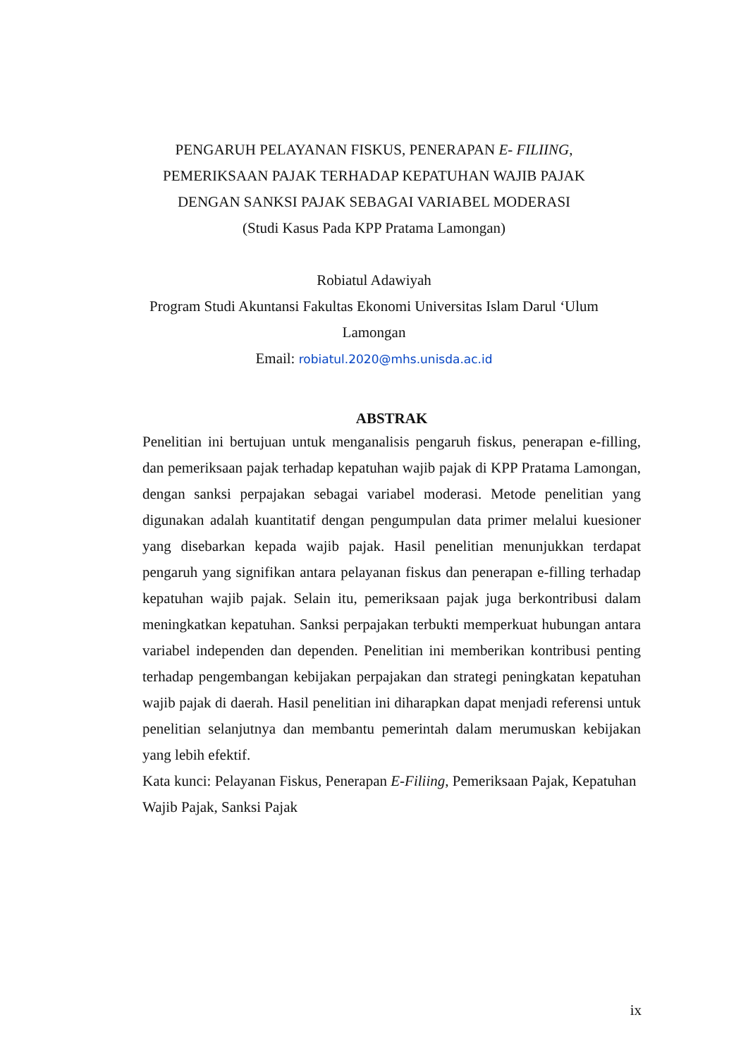PENGARUH PELAYANAN FISKUS, PENERAPAN E- FILIING, PEMERIKSAAN PAJAK TERHADAP KEPATUHAN WAJIB PAJAK DENGAN SANKSI PAJAK SEBAGAI VARIABEL MODERASI
(Studi Kasus Pada KPP Pratama Lamongan)
Robiatul Adawiyah
Program Studi Akuntansi Fakultas Ekonomi Universitas Islam Darul ‘Ulum
Lamongan
Email: robiatul.2020@mhs.unisda.ac.id
ABSTRAK
Penelitian ini bertujuan untuk menganalisis pengaruh fiskus, penerapan e-filling, dan pemeriksaan pajak terhadap kepatuhan wajib pajak di KPP Pratama Lamongan, dengan sanksi perpajakan sebagai variabel moderasi. Metode penelitian yang digunakan adalah kuantitatif dengan pengumpulan data primer melalui kuesioner yang disebarkan kepada wajib pajak. Hasil penelitian menunjukkan terdapat pengaruh yang signifikan antara pelayanan fiskus dan penerapan e-filling terhadap kepatuhan wajib pajak. Selain itu, pemeriksaan pajak juga berkontribusi dalam meningkatkan kepatuhan. Sanksi perpajakan terbukti memperkuat hubungan antara variabel independen dan dependen. Penelitian ini memberikan kontribusi penting terhadap pengembangan kebijakan perpajakan dan strategi peningkatan kepatuhan wajib pajak di daerah. Hasil penelitian ini diharapkan dapat menjadi referensi untuk penelitian selanjutnya dan membantu pemerintah dalam merumuskan kebijakan yang lebih efektif.
Kata kunci: Pelayanan Fiskus, Penerapan E-Filiing, Pemeriksaan Pajak, Kepatuhan Wajib Pajak, Sanksi Pajak
ix